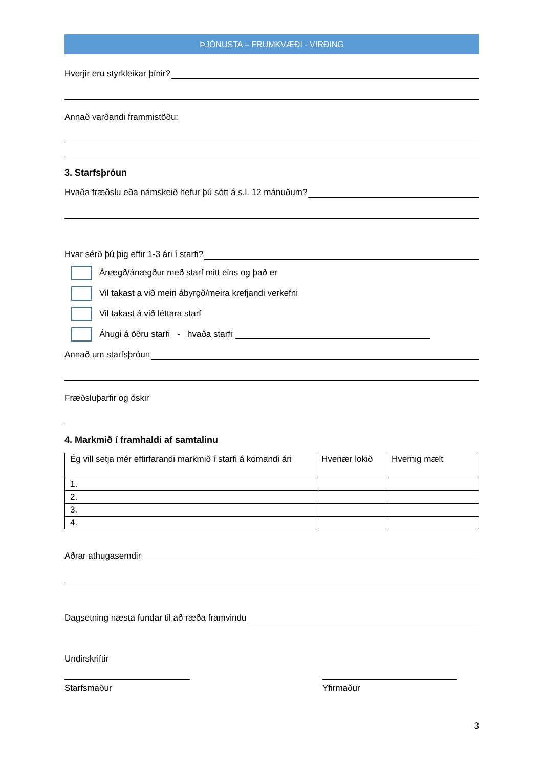ÞJÓNUSTA – FRUMKVÆÐI - VIRÐING
Hverjir eru styrkleikar þínir?
Annað varðandi frammistöðu:
3. Starfsþróun
Hvaða fræðslu eða námskeið hefur þú sótt á s.l. 12 mánuðum?
Hvar sérð þú þig eftir 1-3 ári í starfi?
Ánægð/ánægður með starf mitt eins og það er
Vil takast a við meiri ábyrgð/meira krefjandi verkefni
Vil takast á við léttara starf
Áhugi á öðru starfi - hvaða starfi
Annað um starfsþróun
Fræðsluþarfir og óskir
4. Markmið í framhaldi af samtalinu
| Ég vill setja mér eftirfarandi markmið í starfi á komandi ári | Hvenær lokið | Hvernig mælt |
| 1. | | |
| 2. | | |
| 3. | | |
| 4. | | |
Aðrar athugasemdir
Dagsetning næsta fundar til að ræða framvindu
Undirskriftir
Starfsmaður Yfirmaður
3